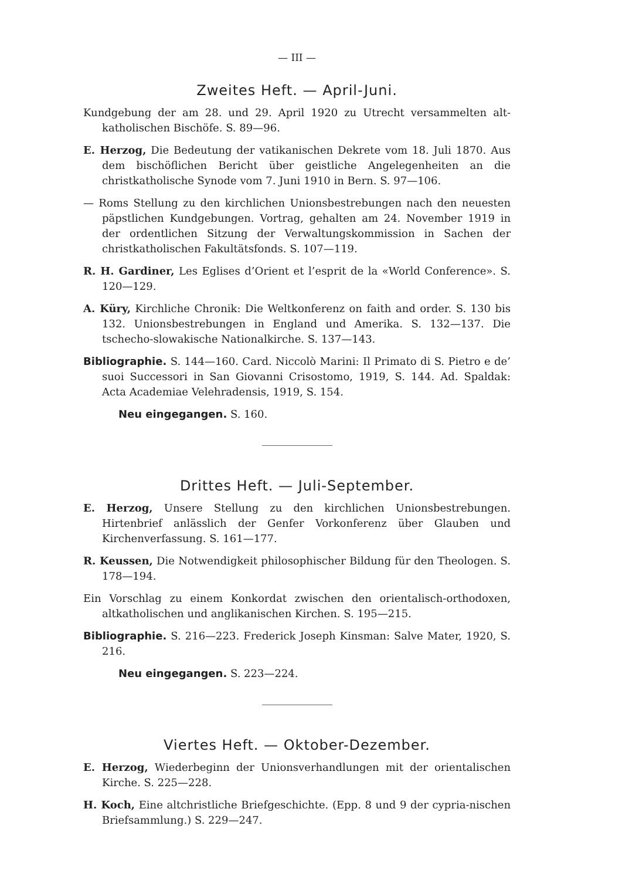— III —
Zweites Heft. — April-Juni.
Kundgebung der am 28. und 29. April 1920 zu Utrecht versammelten alt-katholischen Bischöfe. S. 89—96.
E. Herzog, Die Bedeutung der vatikanischen Dekrete vom 18. Juli 1870. Aus dem bischöflichen Bericht über geistliche Angelegenheiten an die christkatholische Synode vom 7. Juni 1910 in Bern. S. 97—106.
— Roms Stellung zu den kirchlichen Unionsbestrebungen nach den neuesten päpstlichen Kundgebungen. Vortrag, gehalten am 24. November 1919 in der ordentlichen Sitzung der Verwaltungskommission in Sachen der christkatholischen Fakultätsfonds. S. 107—119.
R. H. Gardiner, Les Eglises d’Orient et l’esprit de la «World Conference». S. 120—129.
A. Küry, Kirchliche Chronik: Die Weltkonferenz on faith and order. S. 130 bis 132. Unionsbestrebungen in England und Amerika. S. 132—137. Die tschecho-slowakische Nationalkirche. S. 137—143.
Bibliographie. S. 144—160. Card. Niccolò Marini: Il Primato di S. Pietro e de’ suoi Successori in San Giovanni Crisostomo, 1919, S. 144. Ad. Spaldak: Acta Academiae Velehradensis, 1919, S. 154.
Neu eingegangen. S. 160.
Drittes Heft. — Juli-September.
E. Herzog, Unsere Stellung zu den kirchlichen Unionsbestrebungen. Hirtenbrief anlässlich der Genfer Vorkonferenz über Glauben und Kirchenverfassung. S. 161—177.
R. Keussen, Die Notwendigkeit philosophischer Bildung für den Theologen. S. 178—194.
Ein Vorschlag zu einem Konkordat zwischen den orientalisch-orthodoxen, altkatholischen und anglikanischen Kirchen. S. 195—215.
Bibliographie. S. 216—223. Frederick Joseph Kinsman: Salve Mater, 1920, S. 216.
Neu eingegangen. S. 223—224.
Viertes Heft. — Oktober-Dezember.
E. Herzog, Wiederbeginn der Unionsverhandlungen mit der orientalischen Kirche. S. 225—228.
H. Koch, Eine altchristliche Briefgeschichte. (Epp. 8 und 9 der cypria-nischen Briefsammlung.) S. 229—247.